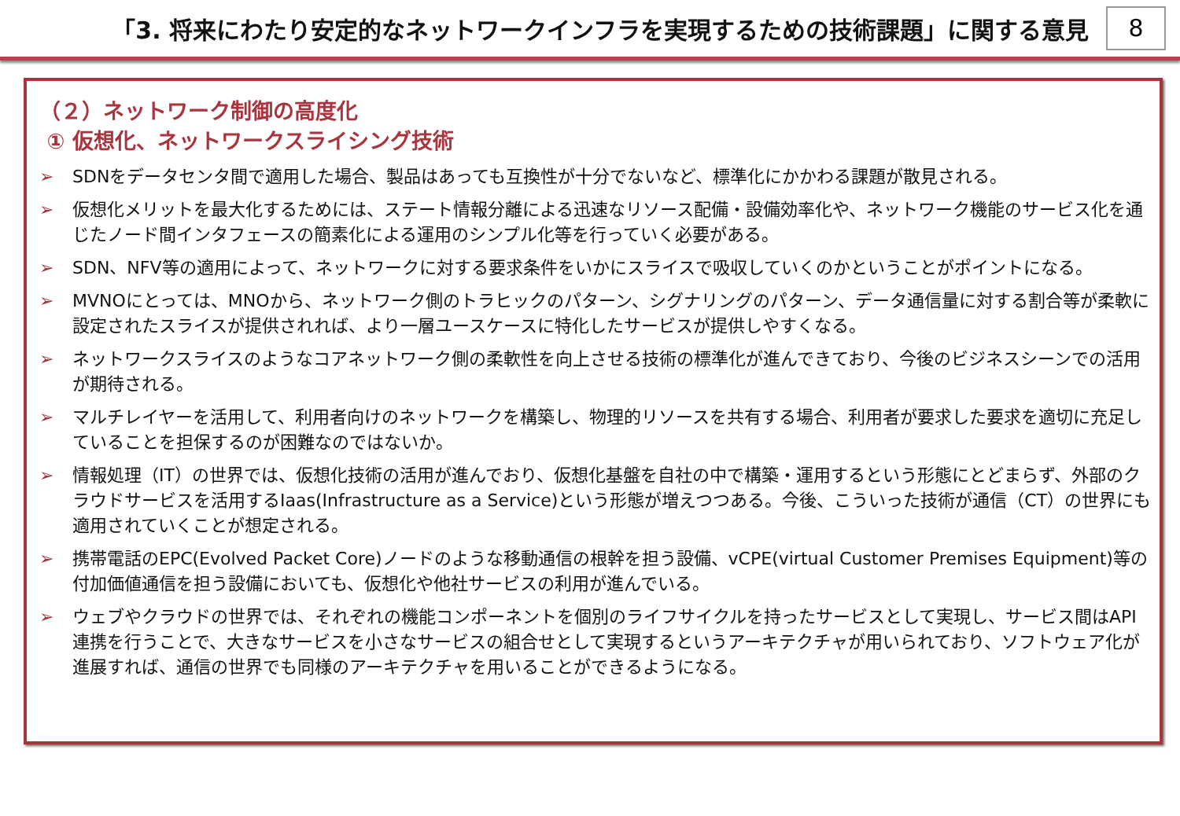「3. 将来にわたり安定的なネットワークインフラを実現するための技術課題」に関する意見
8
（２）ネットワーク制御の高度化
① 仮想化、ネットワークスライシング技術
➢ SDNをデータセンタ間で適用した場合、製品はあっても互換性が十分でないなど、標準化にかかわる課題が散見される。
➢ 仮想化メリットを最大化するためには、ステート情報分離による迅速なリソース配備・設備効率化や、ネットワーク機能のサービス化を通じたノード間インタフェースの簡素化による運用のシンプル化等を行っていく必要がある。
➢ SDN、NFV等の適用によって、ネットワークに対する要求条件をいかにスライスで吸収していくのかということがポイントになる。
➢ MVNOにとっては、MNOから、ネットワーク側のトラヒックのパターン、シグナリングのパターン、データ通信量に対する割合等が柔軟に設定されたスライスが提供されれば、より一層ユースケースに特化したサービスが提供しやすくなる。
➢ ネットワークスライスのようなコアネットワーク側の柔軟性を向上させる技術の標準化が進んできており、今後のビジネスシーンでの活用が期待される。
➢ マルチレイヤーを活用して、利用者向けのネットワークを構築し、物理的リソースを共有する場合、利用者が要求した要求を適切に充足していることを担保するのが困難なのではないか。
➢ 情報処理（IT）の世界では、仮想化技術の活用が進んでおり、仮想化基盤を自社の中で構築・運用するという形態にとどまらず、外部のクラウドサービスを活用するIaas(Infrastructure as a Service)という形態が増えつつある。今後、こういった技術が通信（CT）の世界にも適用されていくことが想定される。
➢ 携帯電話のEPC(Evolved Packet Core)ノードのような移動通信の根幹を担う設備、vCPE(virtual Customer Premises Equipment)等の付加価値通信を担う設備においても、仮想化や他社サービスの利用が進んでいる。
➢ ウェブやクラウドの世界では、それぞれの機能コンポーネントを個別のライフサイクルを持ったサービスとして実現し、サービス間はAPI連携を行うことで、大きなサービスを小さなサービスの組合せとして実現するというアーキテクチャが用いられており、ソフトウェア化が進展すれば、通信の世界でも同様のアーキテクチャを用いることができるようになる。